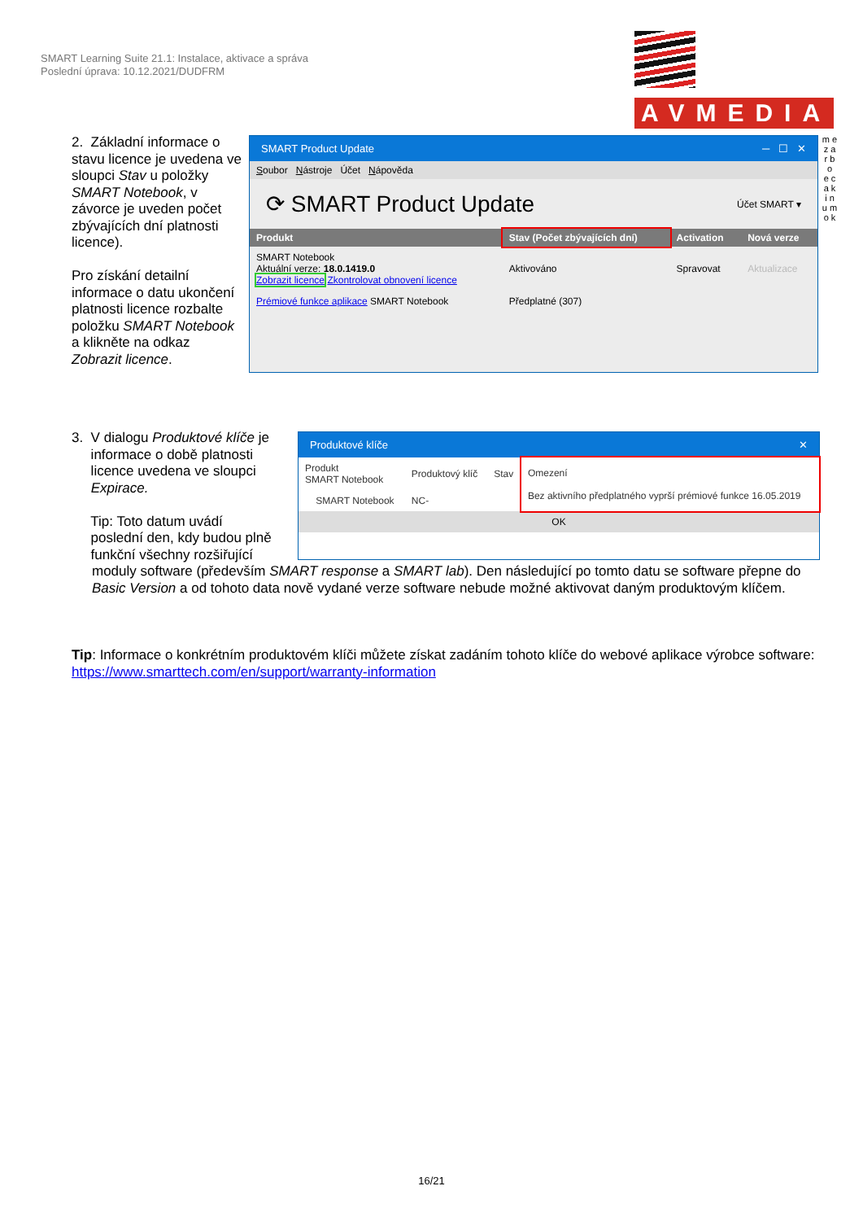SMART Learning Suite 21.1: Instalace, aktivace a správa
Poslední úprava: 10.12.2021/DUDFRM
AVMEDIA
m e z a r b o
e c a k i n u m o k
2. Základní informace o stavu licence je uvedena ve sloupci Stav u položky SMART Notebook, v závorce je uveden počet zbývajících dní platnosti licence).
Pro získání detailní informace o datu ukončení platnosti licence rozbalte položku SMART Notebook a klikněte na odkaz Zobrazit licence.
SMART Product Update ─ ☐ ✕
Soubor Nástroje Účet Nápověda
⟳ SMART Product Update Účet SMART ▾
| Produkt | Stav (Počet zbývajících dní) | Activation | Nová verze |
| --- | --- | --- | --- |
| SMART Notebook Aktuální verze: 18.0.1419.0 Zobrazit licence Zkontrolovat obnovení licence | Aktivováno | Spravovat | Aktualizace |
| Prémiové funkce aplikace SMART Notebook | Předplatné (307) | | |
3. V dialogu Produktové klíče je
informace o době platnosti
licence uvedena ve sloupci
Expirace.
Tip: Toto datum uvádí
poslední den, kdy budou plně
funkční všechny rozšiřující
moduly software (především SMART response a SMART lab). Den následující po tomto datu se software přepne do Basic Version a od tohoto data nově vydané verze software nebude možné aktivovat daným produktovým klíčem.
Produktové klíče ✕
| Produkt SMART Notebook | Produktový klíč | Stav | Omezení Bez aktivního předplatného vyprší prémiové funkce 16.05.2019 |
| SMART Notebook | NC- | | |
OK
Tip: Informace o konkrétním produktovém klíči můžete získat zadáním tohoto klíče do webové aplikace výrobce software: https://www.smarttech.com/en/support/warranty-information
16/21